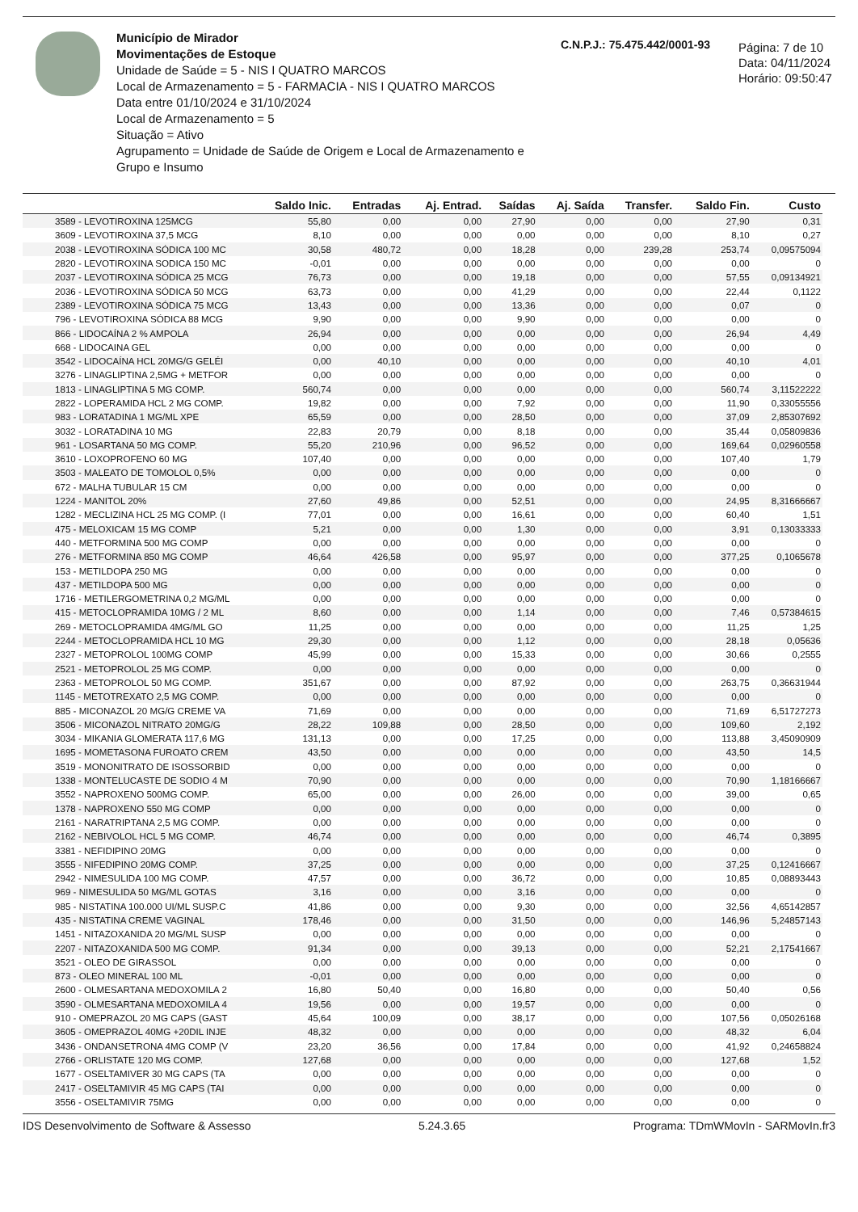Município de Mirador
Movimentações de Estoque
Unidade de Saúde = 5 - NIS I QUATRO MARCOS
Local de Armazenamento = 5 - FARMACIA - NIS I QUATRO MARCOS
Data entre 01/10/2024 e 31/10/2024
Local de Armazenamento = 5
Situação = Ativo
Agrupamento = Unidade de Saúde de Origem e Local de Armazenamento e Grupo e Insumo
C.N.P.J.: 75.475.442/0001-93
Página: 7 de 10
Data: 04/11/2024
Horário: 09:50:47
| | Saldo Inic. | Entradas | Aj. Entrad. | Saídas | Aj. Saída | Transfer. | Saldo Fin. | Custo |
| --- | --- | --- | --- | --- | --- | --- | --- | --- |
| 3589 - LEVOTIROXINA 125MCG | 55,80 | 0,00 | 0,00 | 27,90 | 0,00 | 0,00 | 27,90 | 0,31 |
| 3609 - LEVOTIROXINA 37,5 MCG | 8,10 | 0,00 | 0,00 | 0,00 | 0,00 | 0,00 | 8,10 | 0,27 |
| 2038 - LEVOTIROXINA SÓDICA 100 MC | 30,58 | 480,72 | 0,00 | 18,28 | 0,00 | 239,28 | 253,74 | 0,09575094 |
| 2820 - LEVOTIROXINA SODICA 150 MC | -0,01 | 0,00 | 0,00 | 0,00 | 0,00 | 0,00 | 0,00 | 0 |
| 2037 - LEVOTIROXINA SÓDICA 25 MCG | 76,73 | 0,00 | 0,00 | 19,18 | 0,00 | 0,00 | 57,55 | 0,09134921 |
| 2036 - LEVOTIROXINA SÓDICA 50 MCG | 63,73 | 0,00 | 0,00 | 41,29 | 0,00 | 0,00 | 22,44 | 0,1122 |
| 2389 - LEVOTIROXINA SÓDICA 75 MCG | 13,43 | 0,00 | 0,00 | 13,36 | 0,00 | 0,00 | 0,07 | 0 |
| 796 - LEVOTIROXINA SÓDICA 88 MCG | 9,90 | 0,00 | 0,00 | 9,90 | 0,00 | 0,00 | 0,00 | 0 |
| 866 - LIDOCAÍNA 2 % AMPOLA | 26,94 | 0,00 | 0,00 | 0,00 | 0,00 | 0,00 | 26,94 | 4,49 |
| 668 - LIDOCAINA GEL | 0,00 | 0,00 | 0,00 | 0,00 | 0,00 | 0,00 | 0,00 | 0 |
| 3542 - LIDOCAÍNA HCL 20MG/G GELÉI | 0,00 | 40,10 | 0,00 | 0,00 | 0,00 | 0,00 | 40,10 | 4,01 |
| 3276 - LINAGLIPTINA 2,5MG + METFOR | 0,00 | 0,00 | 0,00 | 0,00 | 0,00 | 0,00 | 0,00 | 0 |
| 1813 - LINAGLIPTINA 5 MG COMP. | 560,74 | 0,00 | 0,00 | 0,00 | 0,00 | 0,00 | 560,74 | 3,11522222 |
| 2822 - LOPERAMIDA HCL 2 MG COMP. | 19,82 | 0,00 | 0,00 | 7,92 | 0,00 | 0,00 | 11,90 | 0,33055556 |
| 983 - LORATADINA 1 MG/ML XPE | 65,59 | 0,00 | 0,00 | 28,50 | 0,00 | 0,00 | 37,09 | 2,85307692 |
| 3032 - LORATADINA 10 MG | 22,83 | 20,79 | 0,00 | 8,18 | 0,00 | 0,00 | 35,44 | 0,05809836 |
| 961 - LOSARTANA 50 MG COMP. | 55,20 | 210,96 | 0,00 | 96,52 | 0,00 | 0,00 | 169,64 | 0,02960558 |
| 3610 - LOXOPROFENO 60 MG | 107,40 | 0,00 | 0,00 | 0,00 | 0,00 | 0,00 | 107,40 | 1,79 |
| 3503 - MALEATO DE TOMOLOL 0,5% | 0,00 | 0,00 | 0,00 | 0,00 | 0,00 | 0,00 | 0,00 | 0 |
| 672 - MALHA TUBULAR 15 CM | 0,00 | 0,00 | 0,00 | 0,00 | 0,00 | 0,00 | 0,00 | 0 |
| 1224 - MANITOL 20% | 27,60 | 49,86 | 0,00 | 52,51 | 0,00 | 0,00 | 24,95 | 8,31666667 |
| 1282 - MECLIZINA HCL 25 MG COMP. (I | 77,01 | 0,00 | 0,00 | 16,61 | 0,00 | 0,00 | 60,40 | 1,51 |
| 475 - MELOXICAM 15 MG COMP | 5,21 | 0,00 | 0,00 | 1,30 | 0,00 | 0,00 | 3,91 | 0,13033333 |
| 440 - METFORMINA 500 MG COMP | 0,00 | 0,00 | 0,00 | 0,00 | 0,00 | 0,00 | 0,00 | 0 |
| 276 - METFORMINA 850 MG COMP | 46,64 | 426,58 | 0,00 | 95,97 | 0,00 | 0,00 | 377,25 | 0,1065678 |
| 153 - METILDOPA 250 MG | 0,00 | 0,00 | 0,00 | 0,00 | 0,00 | 0,00 | 0,00 | 0 |
| 437 - METILDOPA 500 MG | 0,00 | 0,00 | 0,00 | 0,00 | 0,00 | 0,00 | 0,00 | 0 |
| 1716 - METILERGOMETRINA 0,2 MG/ML | 0,00 | 0,00 | 0,00 | 0,00 | 0,00 | 0,00 | 0,00 | 0 |
| 415 - METOCLOPRAMIDA 10MG / 2 ML | 8,60 | 0,00 | 0,00 | 1,14 | 0,00 | 0,00 | 7,46 | 0,57384615 |
| 269 - METOCLOPRAMIDA 4MG/ML GO | 11,25 | 0,00 | 0,00 | 0,00 | 0,00 | 0,00 | 11,25 | 1,25 |
| 2244 - METOCLOPRAMIDA HCL 10 MG | 29,30 | 0,00 | 0,00 | 1,12 | 0,00 | 0,00 | 28,18 | 0,05636 |
| 2327 - METOPROLOL 100MG COMP | 45,99 | 0,00 | 0,00 | 15,33 | 0,00 | 0,00 | 30,66 | 0,2555 |
| 2521 - METOPROLOL 25 MG COMP. | 0,00 | 0,00 | 0,00 | 0,00 | 0,00 | 0,00 | 0,00 | 0 |
| 2363 - METOPROLOL 50 MG COMP. | 351,67 | 0,00 | 0,00 | 87,92 | 0,00 | 0,00 | 263,75 | 0,36631944 |
| 1145 - METOTREXATO 2,5 MG COMP. | 0,00 | 0,00 | 0,00 | 0,00 | 0,00 | 0,00 | 0,00 | 0 |
| 885 - MICONAZOL 20 MG/G CREME VA | 71,69 | 0,00 | 0,00 | 0,00 | 0,00 | 0,00 | 71,69 | 6,51727273 |
| 3506 - MICONAZOL NITRATO 20MG/G | 28,22 | 109,88 | 0,00 | 28,50 | 0,00 | 0,00 | 109,60 | 2,192 |
| 3034 - MIKANIA GLOMERATA 117,6 MG | 131,13 | 0,00 | 0,00 | 17,25 | 0,00 | 0,00 | 113,88 | 3,45090909 |
| 1695 - MOMETASONA FUROATO CREM | 43,50 | 0,00 | 0,00 | 0,00 | 0,00 | 0,00 | 43,50 | 14,5 |
| 3519 - MONONITRATO DE ISOSSORBID | 0,00 | 0,00 | 0,00 | 0,00 | 0,00 | 0,00 | 0,00 | 0 |
| 1338 - MONTELUCASTE DE SODIO 4 M | 70,90 | 0,00 | 0,00 | 0,00 | 0,00 | 0,00 | 70,90 | 1,18166667 |
| 3552 - NAPROXENO 500MG COMP. | 65,00 | 0,00 | 0,00 | 26,00 | 0,00 | 0,00 | 39,00 | 0,65 |
| 1378 - NAPROXENO 550 MG COMP | 0,00 | 0,00 | 0,00 | 0,00 | 0,00 | 0,00 | 0,00 | 0 |
| 2161 - NARATRIPTANA 2,5 MG COMP. | 0,00 | 0,00 | 0,00 | 0,00 | 0,00 | 0,00 | 0,00 | 0 |
| 2162 - NEBIVOLOL HCL 5 MG COMP. | 46,74 | 0,00 | 0,00 | 0,00 | 0,00 | 0,00 | 46,74 | 0,3895 |
| 3381 - NEFIDIPINO 20MG | 0,00 | 0,00 | 0,00 | 0,00 | 0,00 | 0,00 | 0,00 | 0 |
| 3555 - NIFEDIPINO 20MG COMP. | 37,25 | 0,00 | 0,00 | 0,00 | 0,00 | 0,00 | 37,25 | 0,12416667 |
| 2942 - NIMESULIDA 100 MG COMP. | 47,57 | 0,00 | 0,00 | 36,72 | 0,00 | 0,00 | 10,85 | 0,08893443 |
| 969 - NIMESULIDA 50 MG/ML GOTAS | 3,16 | 0,00 | 0,00 | 3,16 | 0,00 | 0,00 | 0,00 | 0 |
| 985 - NISTATINA 100.000 UI/ML SUSP.C | 41,86 | 0,00 | 0,00 | 9,30 | 0,00 | 0,00 | 32,56 | 4,65142857 |
| 435 - NISTATINA CREME VAGINAL | 178,46 | 0,00 | 0,00 | 31,50 | 0,00 | 0,00 | 146,96 | 5,24857143 |
| 1451 - NITAZOXANIDA 20 MG/ML SUSP | 0,00 | 0,00 | 0,00 | 0,00 | 0,00 | 0,00 | 0,00 | 0 |
| 2207 - NITAZOXANIDA 500 MG COMP. | 91,34 | 0,00 | 0,00 | 39,13 | 0,00 | 0,00 | 52,21 | 2,17541667 |
| 3521 - OLEO DE GIRASSOL | 0,00 | 0,00 | 0,00 | 0,00 | 0,00 | 0,00 | 0,00 | 0 |
| 873 - OLEO MINERAL 100 ML | -0,01 | 0,00 | 0,00 | 0,00 | 0,00 | 0,00 | 0,00 | 0 |
| 2600 - OLMESARTANA MEDOXOMILA 2 | 16,80 | 50,40 | 0,00 | 16,80 | 0,00 | 0,00 | 50,40 | 0,56 |
| 3590 - OLMESARTANA MEDOXOMILA 4 | 19,56 | 0,00 | 0,00 | 19,57 | 0,00 | 0,00 | 0,00 | 0 |
| 910 - OMEPRAZOL 20 MG CAPS (GAST | 45,64 | 100,09 | 0,00 | 38,17 | 0,00 | 0,00 | 107,56 | 0,05026168 |
| 3605 - OMEPRAZOL 40MG +20DIL INJE | 48,32 | 0,00 | 0,00 | 0,00 | 0,00 | 0,00 | 48,32 | 6,04 |
| 3436 - ONDANSETRONA 4MG COMP (V | 23,20 | 36,56 | 0,00 | 17,84 | 0,00 | 0,00 | 41,92 | 0,24658824 |
| 2766 - ORLISTATE 120 MG COMP. | 127,68 | 0,00 | 0,00 | 0,00 | 0,00 | 0,00 | 127,68 | 1,52 |
| 1677 - OSELTAMIVER 30 MG CAPS (TA | 0,00 | 0,00 | 0,00 | 0,00 | 0,00 | 0,00 | 0,00 | 0 |
| 2417 - OSELTAMIVIR 45 MG CAPS (TAI | 0,00 | 0,00 | 0,00 | 0,00 | 0,00 | 0,00 | 0,00 | 0 |
| 3556 - OSELTAMIVIR 75MG | 0,00 | 0,00 | 0,00 | 0,00 | 0,00 | 0,00 | 0,00 | 0 |
IDS Desenvolvimento de Software & Assesso 5.24.3.65 Programa: TDmWMovIn - SARMovIn.fr3